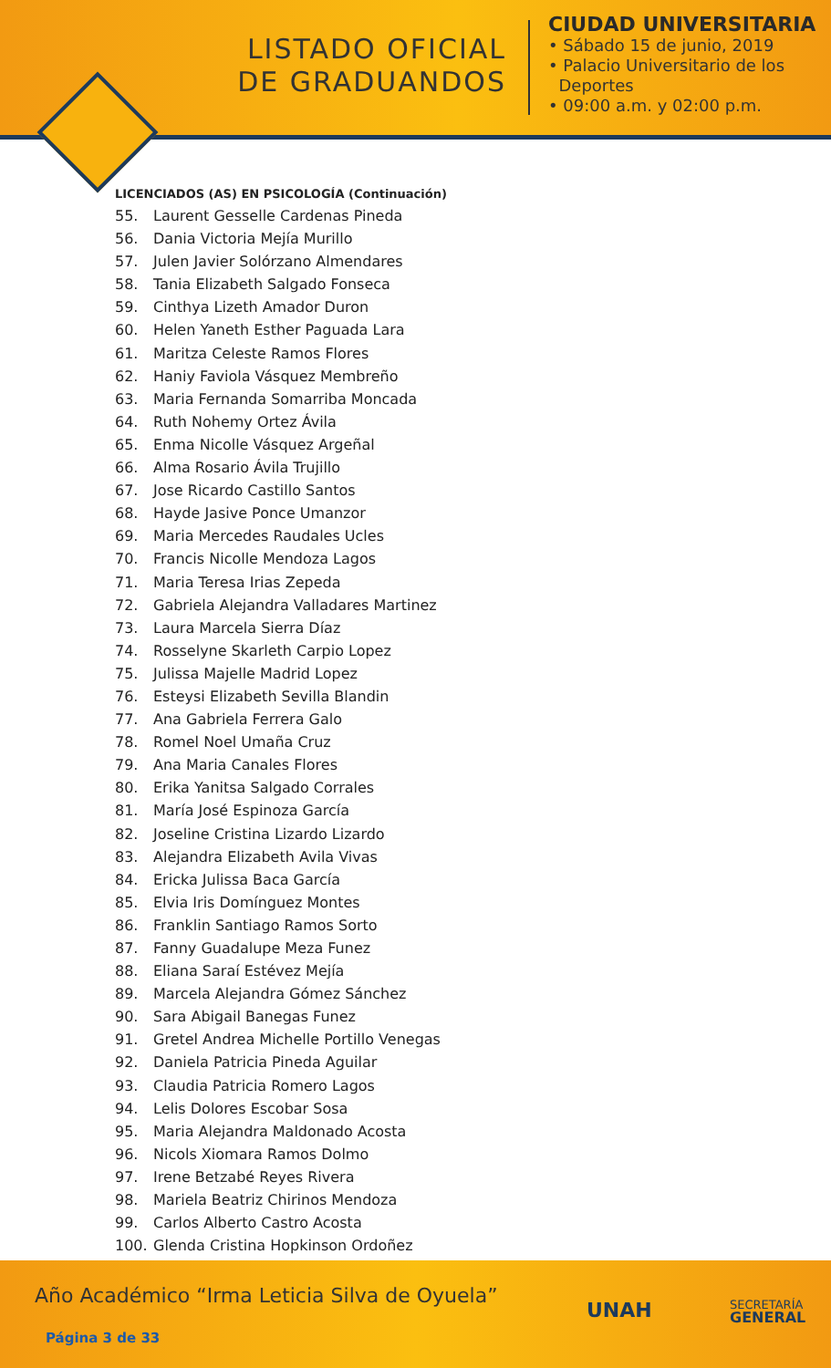LISTADO OFICIAL
DE GRADUANDOS
CIUDAD UNIVERSITARIA
• Sábado 15 de junio, 2019
• Palacio Universitario de los
Deportes
• 09:00 a.m. y 02:00 p.m.
LICENCIADOS (AS) EN PSICOLOGÍA (Continuación)
55. Laurent Gesselle Cardenas Pineda
56. Dania Victoria Mejía Murillo
57. Julen Javier Solórzano Almendares
58. Tania Elizabeth Salgado Fonseca
59. Cinthya Lizeth Amador Duron
60. Helen Yaneth Esther Paguada Lara
61. Maritza Celeste Ramos Flores
62. Haniy Faviola Vásquez Membreño
63. Maria Fernanda Somarriba Moncada
64. Ruth Nohemy Ortez Ávila
65. Enma Nicolle Vásquez Argeñal
66. Alma Rosario Ávila Trujillo
67. Jose Ricardo Castillo Santos
68. Hayde Jasive Ponce Umanzor
69. Maria Mercedes Raudales Ucles
70. Francis Nicolle Mendoza Lagos
71. Maria Teresa Irias Zepeda
72. Gabriela Alejandra Valladares Martinez
73. Laura Marcela Sierra Díaz
74. Rosselyne Skarleth Carpio Lopez
75. Julissa Majelle Madrid Lopez
76. Esteysi Elizabeth Sevilla Blandin
77. Ana Gabriela Ferrera Galo
78. Romel Noel Umaña Cruz
79. Ana Maria Canales Flores
80. Erika Yanitsa Salgado Corrales
81. María José Espinoza García
82. Joseline Cristina Lizardo Lizardo
83. Alejandra Elizabeth Avila Vivas
84. Ericka Julissa Baca García
85. Elvia Iris Domínguez Montes
86. Franklin Santiago Ramos Sorto
87. Fanny Guadalupe Meza Funez
88. Eliana Saraí Estévez Mejía
89. Marcela Alejandra Gómez Sánchez
90. Sara Abigail Banegas Funez
91. Gretel Andrea Michelle Portillo Venegas
92. Daniela Patricia Pineda Aguilar
93. Claudia Patricia Romero Lagos
94. Lelis Dolores Escobar Sosa
95. Maria Alejandra Maldonado Acosta
96. Nicols Xiomara Ramos Dolmo
97. Irene Betzabé Reyes Rivera
98. Mariela Beatriz Chirinos Mendoza
99. Carlos Alberto Castro Acosta
100. Glenda Cristina Hopkinson Ordoñez
Año Académico “Irma Leticia Silva de Oyuela”
Página 3 de 33
UNAH
SECRETARÍA
GENERAL